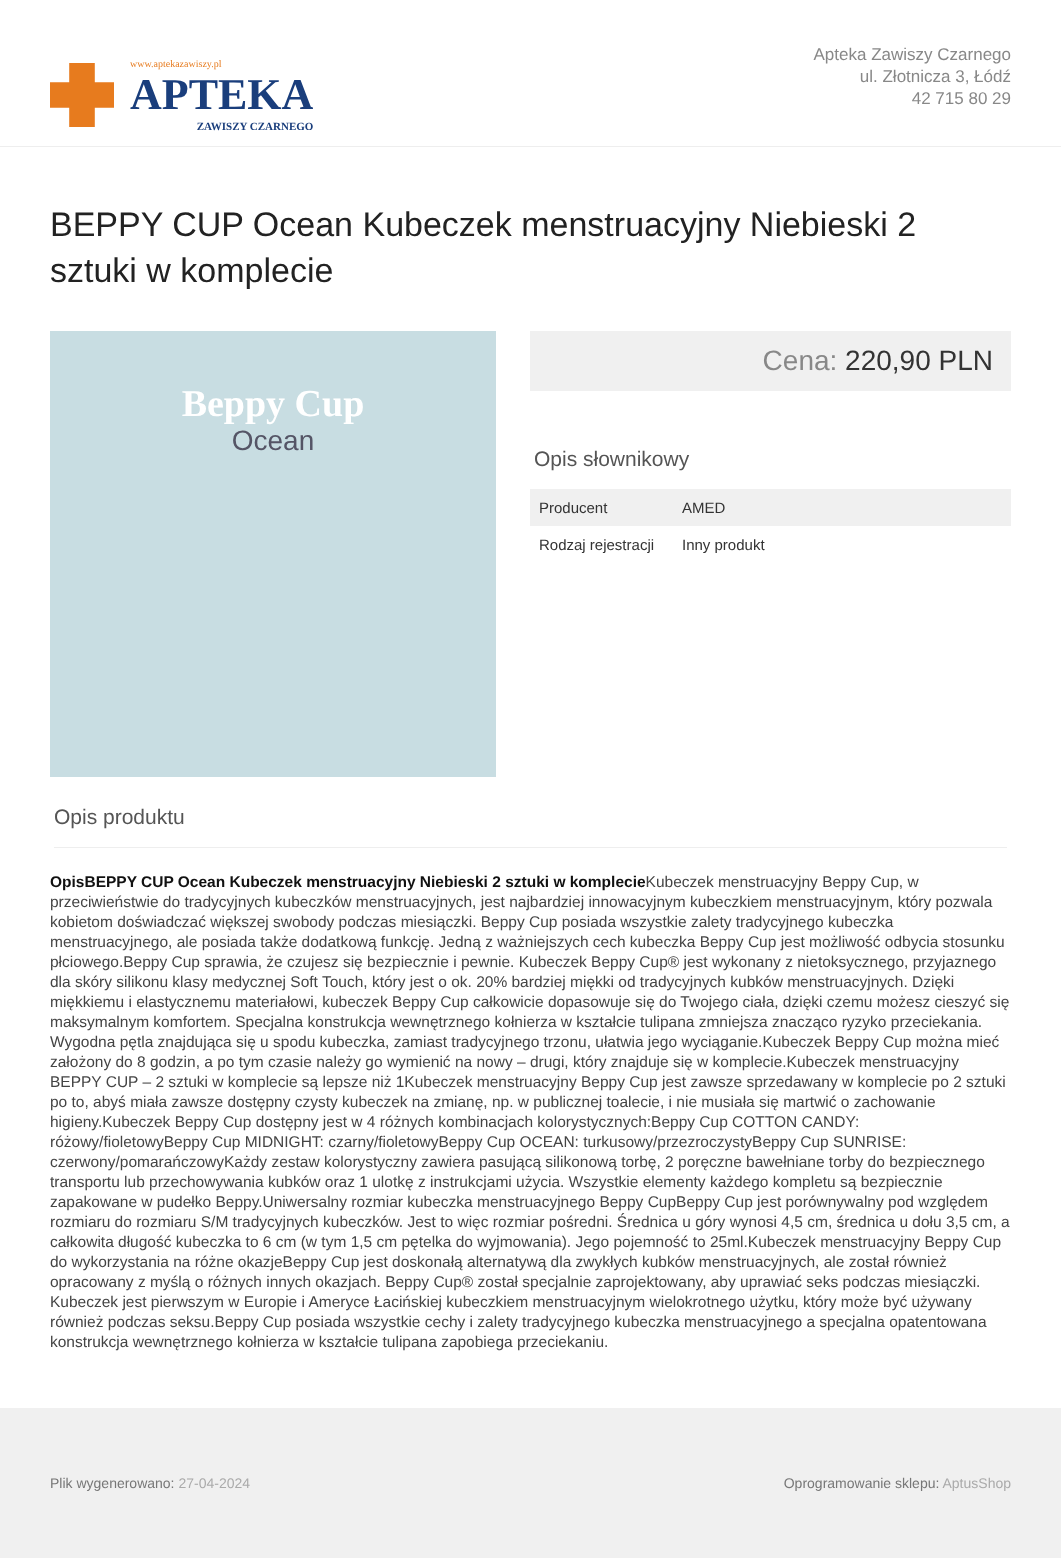www.aptekazawiszy.pl
APTEKA
ZAWISZY CZARNEGO
Apteka Zawiszy Czarnego
ul. Złotnicza 3, Łódź
42 715 80 29
BEPPY CUP Ocean Kubeczek menstruacyjny Niebieski 2 sztuki w komplecie
Beppy Cup
Ocean
Cena: 220,90 PLN
Opis słownikowy
| Producent | AMED |
| Rodzaj rejestracji | Inny produkt |
Opis produktu
OpisBEPPY CUP Ocean Kubeczek menstruacyjny Niebieski 2 sztuki w komplecie Kubeczek menstruacyjny Beppy Cup, w przeciwieństwie do tradycyjnych kubeczków menstruacyjnych, jest najbardziej innowacyjnym kubeczkiem menstruacyjnym, który pozwala kobietom doświadczać większej swobody podczas miesiączki. Beppy Cup posiada wszystkie zalety tradycyjnego kubeczka menstruacyjnego, ale posiada także dodatkową funkcję. Jedną z ważniejszych cech kubeczka Beppy Cup jest możliwość odbycia stosunku płciowego.Beppy Cup sprawia, że czujesz się bezpiecznie i pewnie. Kubeczek Beppy Cup® jest wykonany z nietoksycznego, przyjaznego dla skóry silikonu klasy medycznej Soft Touch, który jest o ok. 20% bardziej miękki od tradycyjnych kubków menstruacyjnych. Dzięki miękkiemu i elastycznemu materiałowi, kubeczek Beppy Cup całkowicie dopasowuje się do Twojego ciała, dzięki czemu możesz cieszyć się maksymalnym komfortem. Specjalna konstrukcja wewnętrznego kołnierza w kształcie tulipana zmniejsza znacząco ryzyko przeciekania. Wygodna pętla znajdująca się u spodu kubeczka, zamiast tradycyjnego trzonu, ułatwia jego wyciąganie.Kubeczek Beppy Cup można mieć założony do 8 godzin, a po tym czasie należy go wymienić na nowy – drugi, który znajduje się w komplecie.Kubeczek menstruacyjny BEPPY CUP – 2 sztuki w komplecie są lepsze niż 1Kubeczek menstruacyjny Beppy Cup jest zawsze sprzedawany w komplecie po 2 sztuki po to, abyś miała zawsze dostępny czysty kubeczek na zmianę, np. w publicznej toalecie, i nie musiała się martwić o zachowanie higieny.Kubeczek Beppy Cup dostępny jest w 4 różnych kombinacjach kolorystycznych:Beppy Cup COTTON CANDY: różowy/fioletowyBeppy Cup MIDNIGHT: czarny/fioletowyBeppy Cup OCEAN: turkusowy/przezroczystyBeppy Cup SUNRISE: czerwony/pomarańczowyKażdy zestaw kolorystyczny zawiera pasującą silikonową torbę, 2 poręczne bawełniane torby do bezpiecznego transportu lub przechowywania kubków oraz 1 ulotkę z instrukcjami użycia. Wszystkie elementy każdego kompletu są bezpiecznie zapakowane w pudełko Beppy.Uniwersalny rozmiar kubeczka menstruacyjnego Beppy CupBeppy Cup jest porównywalny pod względem rozmiaru do rozmiaru S/M tradycyjnych kubeczków. Jest to więc rozmiar pośredni. Średnica u góry wynosi 4,5 cm, średnica u dołu 3,5 cm, a całkowita długość kubeczka to 6 cm (w tym 1,5 cm pętelka do wyjmowania). Jego pojemność to 25ml.Kubeczek menstruacyjny Beppy Cup do wykorzystania na różne okazjeBeppy Cup jest doskonałą alternatywą dla zwykłych kubków menstruacyjnych, ale został również opracowany z myślą o różnych innych okazjach. Beppy Cup® został specjalnie zaprojektowany, aby uprawiać seks podczas miesiączki. Kubeczek jest pierwszym w Europie i Ameryce Łacińskiej kubeczkiem menstruacyjnym wielokrotnego użytku, który może być używany również podczas seksu.Beppy Cup posiada wszystkie cechy i zalety tradycyjnego kubeczka menstruacyjnego a specjalna opatentowana konstrukcja wewnętrznego kołnierza w kształcie tulipana zapobiega przeciekaniu.
Plik wygenerowano: 27-04-2024
Oprogramowanie sklepu: AptusShop